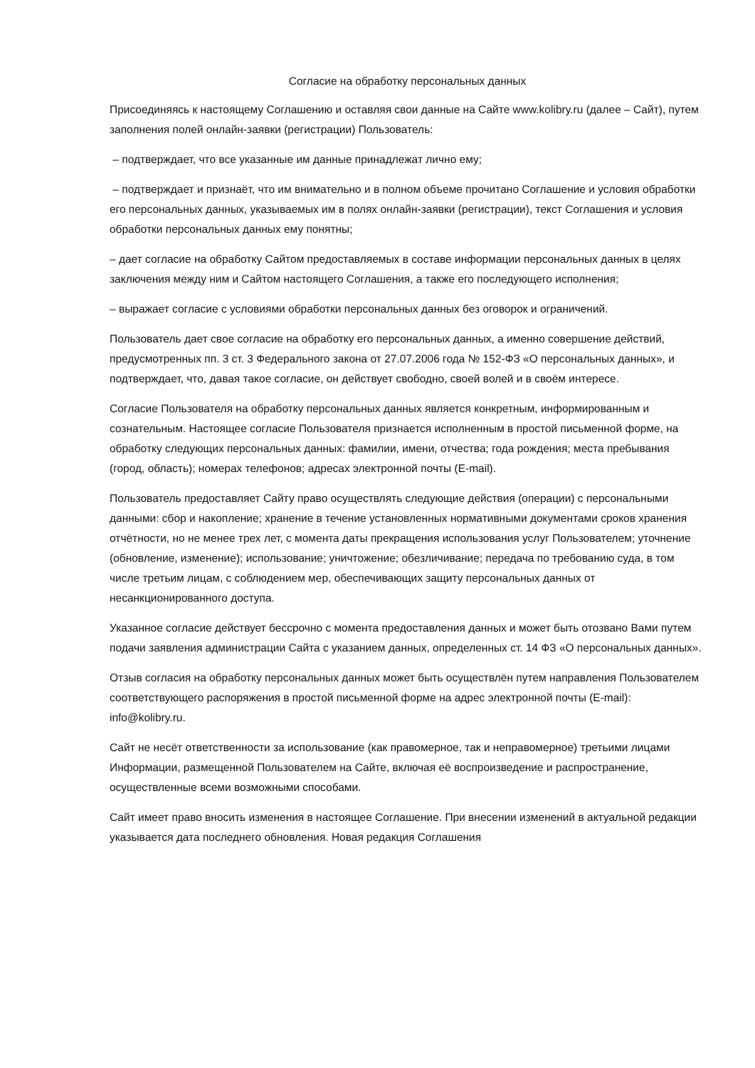Согласие на обработку персональных данных
Присоединяясь к настоящему Соглашению и оставляя свои данные на Сайте www.kolibry.ru (далее – Сайт), путем заполнения полей онлайн-заявки (регистрации) Пользователь:
– подтверждает, что все указанные им данные принадлежат лично ему;
– подтверждает и признаёт, что им внимательно и в полном объеме прочитано Соглашение и условия обработки его персональных данных, указываемых им в полях онлайн-заявки (регистрации), текст Соглашения и условия обработки персональных данных ему понятны;
– дает согласие на обработку Сайтом предоставляемых в составе информации персональных данных в целях заключения между ним и Сайтом настоящего Соглашения, а также его последующего исполнения;
– выражает согласие с условиями обработки персональных данных без оговорок и ограничений.
Пользователь дает свое согласие на обработку его персональных данных, а именно совершение действий, предусмотренных пп. 3 ст. 3 Федерального закона от 27.07.2006 года № 152-ФЗ «О персональных данных», и подтверждает, что, давая такое согласие, он действует свободно, своей волей и в своём интересе.
Согласие Пользователя на обработку персональных данных является конкретным, информированным и сознательным. Настоящее согласие Пользователя признается исполненным в простой письменной форме, на обработку следующих персональных данных: фамилии, имени, отчества; года рождения; места пребывания (город, область); номерах телефонов; адресах электронной почты (E-mail).
Пользователь предоставляет Сайту право осуществлять следующие действия (операции) с персональными данными: сбор и накопление; хранение в течение установленных нормативными документами сроков хранения отчётности, но не менее трех лет, с момента даты прекращения использования услуг Пользователем; уточнение (обновление, изменение); использование; уничтожение; обезличивание; передача по требованию суда, в том числе третьим лицам, с соблюдением мер, обеспечивающих защиту персональных данных от несанкционированного доступа.
Указанное согласие действует бессрочно с момента предоставления данных и может быть отозвано Вами путем подачи заявления администрации Сайта с указанием данных, определенных ст. 14 ФЗ «О персональных данных».
Отзыв согласия на обработку персональных данных может быть осуществлён путем направления Пользователем соответствующего распоряжения в простой письменной форме на адрес электронной почты (E-mail): info@kolibry.ru.
Сайт не несёт ответственности за использование (как правомерное, так и неправомерное) третьими лицами Информации, размещенной Пользователем на Сайте, включая её воспроизведение и распространение, осуществленные всеми возможными способами.
Сайт имеет право вносить изменения в настоящее Соглашение. При внесении изменений в актуальной редакции указывается дата последнего обновления. Новая редакция Соглашения